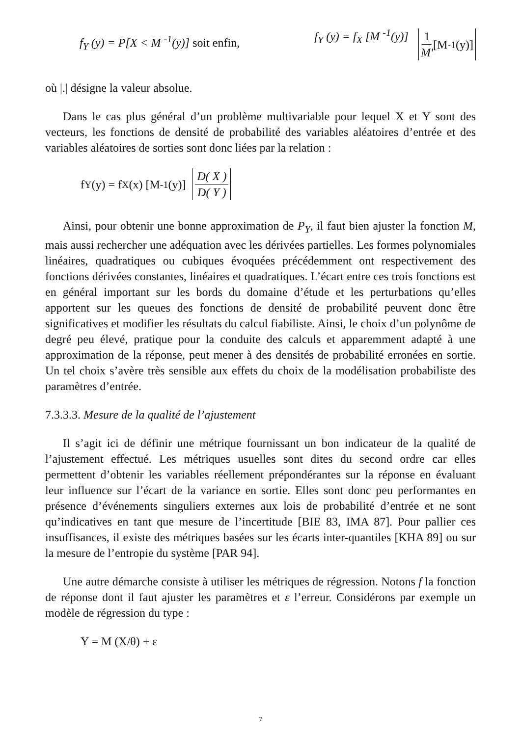f<sub>Y</sub> (y) = P[X < M <sup>-1</sup>(y)] soit enfin, f<sub>Y</sub> (y) = f<sub>X</sub> [M <sup>-1</sup>(y)] 1 M' [M<sup>-1</sup>(y)]
où |.| désigne la valeur absolue.
Dans le cas plus général d’un problème multivariable pour lequel X et Y sont des vecteurs, les fonctions de densité de probabilité des variables aléatoires d’entrée et des variables aléatoires de sorties sont donc liées par la relation :
f<sub>Y</sub> (y) = f<sub>X</sub> (x) [M <sup>-1</sup>(y)] D( X ) D( Y )
Ainsi, pour obtenir une bonne approximation de P<sub>Y</sub>, il faut bien ajuster la fonction M, mais aussi rechercher une adéquation avec les dérivées partielles. Les formes polynomiales linéaires, quadratiques ou cubiques évoquées précédemment ont respectivement des fonctions dérivées constantes, linéaires et quadratiques. L’écart entre ces trois fonctions est en général important sur les bords du domaine d’étude et les perturbations qu’elles apportent sur les queues des fonctions de densité de probabilité peuvent donc être significatives et modifier les résultats du calcul fiabiliste. Ainsi, le choix d’un polynôme de degré peu élevé, pratique pour la conduite des calculs et apparemment adapté à une approximation de la réponse, peut mener à des densités de probabilité erronées en sortie. Un tel choix s’avère très sensible aux effets du choix de la modélisation probabiliste des paramètres d’entrée.
7.3.3.3. Mesure de la qualité de l’ajustement
Il s’agit ici de définir une métrique fournissant un bon indicateur de la qualité de l’ajustement effectué. Les métriques usuelles sont dites du second ordre car elles permettent d’obtenir les variables réellement prépondérantes sur la réponse en évaluant leur influence sur l’écart de la variance en sortie. Elles sont donc peu performantes en présence d’événements singuliers externes aux lois de probabilité d’entrée et ne sont qu’indicatives en tant que mesure de l’incertitude [BIE 83, IMA 87]. Pour pallier ces insuffisances, il existe des métriques basées sur les écarts inter-quantiles [KHA 89] ou sur la mesure de l’entropie du système [PAR 94].
Une autre démarche consiste à utiliser les métriques de régression. Notons f la fonction de réponse dont il faut ajuster les paramètres et ε l’erreur. Considérons par exemple un modèle de régression du type :
Y = M (X/θ) + ε
7